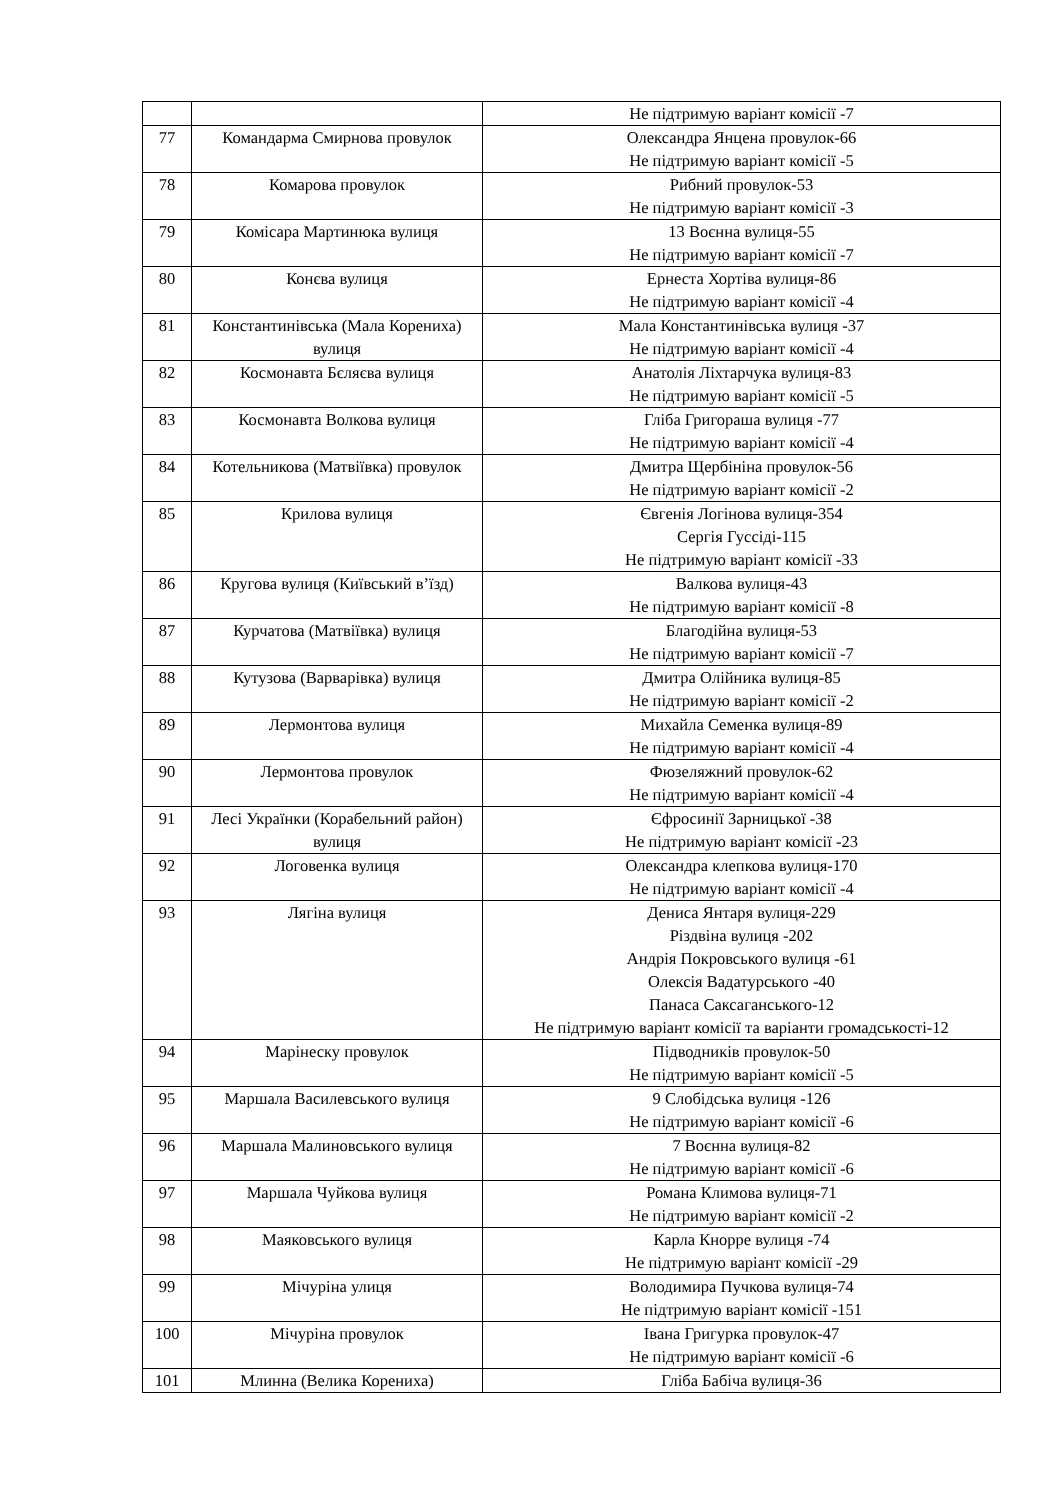| | | Не підтримую варіант комісії -7 |
| 77 | Командарма Смирнова провулок | Олександра Янцена провулок-66 Не підтримую варіант комісії -5 |
| 78 | Комарова провулок | Рибний провулок-53 Не підтримую варіант комісії -3 |
| 79 | Комісара Мартинюка вулиця | 13 Воєнна вулиця-55 Не підтримую варіант комісії -7 |
| 80 | Конєва вулиця | Ернеста Хортіва вулиця-86 Не підтримую варіант комісії -4 |
| 81 | Константинівська (Мала Корениха) вулиця | Мала Константинівська вулиця -37 Не підтримую варіант комісії -4 |
| 82 | Космонавта Бєляєва вулиця | Анатолія Ліхтарчука вулиця-83 Не підтримую варіант комісії -5 |
| 83 | Космонавта Волкова вулиця | Гліба Григораша вулиця -77 Не підтримую варіант комісії -4 |
| 84 | Котельникова (Матвіївка) провулок | Дмитра Щербініна провулок-56 Не підтримую варіант комісії -2 |
| 85 | Крилова вулиця | Євгенія Логінова вулиця-354 Сергія Гуссіді-115 Не підтримую варіант комісії -33 |
| 86 | Кругова вулиця (Київський в’їзд) | Валкова вулиця-43 Не підтримую варіант комісії -8 |
| 87 | Курчатова (Матвіївка) вулиця | Благодійна вулиця-53 Не підтримую варіант комісії -7 |
| 88 | Кутузова (Варварівка) вулиця | Дмитра Олійника вулиця-85 Не підтримую варіант комісії -2 |
| 89 | Лермонтова вулиця | Михайла Семенка вулиця-89 Не підтримую варіант комісії -4 |
| 90 | Лермонтова провулок | Фюзеляжний провулок-62 Не підтримую варіант комісії -4 |
| 91 | Лесі Українки (Корабельний район) вулиця | Єфросинії Зарницької -38 Не підтримую варіант комісії -23 |
| 92 | Логовенка вулиця | Олександра клепкова вулиця-170 Не підтримую варіант комісії -4 |
| 93 | Лягіна вулиця | Дениса Янтаря вулиця-229 Різдвіна вулиця -202 Андрія Покровського вулиця -61 Олексія Вадатурського -40 Панаса Саксаганського-12 Не підтримую варіант комісії та варіанти громадськості-12 |
| 94 | Марінеску провулок | Підводників провулок-50 Не підтримую варіант комісії -5 |
| 95 | Маршала Василевського вулиця | 9 Слобідська вулиця -126 Не підтримую варіант комісії -6 |
| 96 | Маршала Малиновського вулиця | 7 Воєнна вулиця-82 Не підтримую варіант комісії -6 |
| 97 | Маршала Чуйкова вулиця | Романа Климова вулиця-71 Не підтримую варіант комісії -2 |
| 98 | Маяковського вулиця | Карла Кнорре вулиця -74 Не підтримую варіант комісії -29 |
| 99 | Мічуріна улиця | Володимира Пучкова вулиця-74 Не підтримую варіант комісії -151 |
| 100 | Мічуріна провулок | Івана Григурка провулок-47 Не підтримую варіант комісії -6 |
| 101 | Млинна (Велика Корениха) | Гліба Бабіча вулиця-36 |